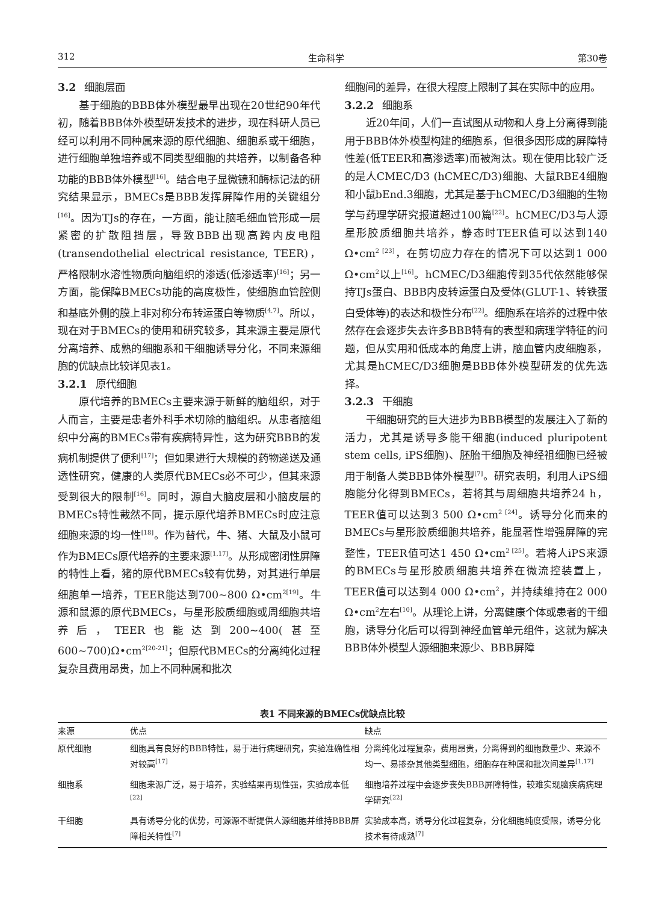312 生命科学 第30卷
3.2 细胞层面
基于细胞的BBB体外模型最早出现在20世纪90年代初，随着BBB体外模型研发技术的进步，现在科研人员已经可以利用不同种属来源的原代细胞、细胞系或干细胞，进行细胞单独培养或不同类型细胞的共培养，以制备各种功能的BBB体外模型<sup>[16]</sup>。结合电子显微镜和酶标记法的研究结果显示，BMECs是BBB发挥屏障作用的关键组分<sup>[16]</sup>。因为TJs的存在，一方面，能让脑毛细血管形成一层紧密的扩散阻挡层，导致BBB出现高跨内皮电阻(transendothelial electrical resistance, TEER)，严格限制水溶性物质向脑组织的渗透(低渗透率)<sup>[16]</sup>；另一方面，能保障BMECs功能的高度极性，使细胞血管腔侧和基底外侧的膜上非对称分布转运蛋白等物质<sup>[4,7]</sup>。所以，现在对于BMECs的使用和研究较多，其来源主要是原代分离培养、成熟的细胞系和干细胞诱导分化，不同来源细胞的优缺点比较详见表1。
3.2.1 原代细胞
原代培养的BMECs主要来源于新鲜的脑组织，对于人而言，主要是患者外科手术切除的脑组织。从患者脑组织中分离的BMECs带有疾病特异性，这为研究BBB的发病机制提供了便利<sup>[17]</sup>；但如果进行大规模的药物递送及通透性研究，健康的人类原代BMECs必不可少，但其来源受到很大的限制<sup>[16]</sup>。同时，源自大脑皮层和小脑皮层的BMECs特性截然不同，提示原代培养BMECs时应注意细胞来源的均一性<sup>[18]</sup>。作为替代，牛、猪、大鼠及小鼠可作为BMECs原代培养的主要来源<sup>[1,17]</sup>。从形成密闭性屏障的特性上看，猪的原代BMECs较有优势，对其进行单层细胞单一培养，TEER能达到700~800 Ω•cm<sup>2[19]</sup>。牛源和鼠源的原代BMECs，与星形胶质细胞或周细胞共培养后，TEER也能达到200~400(甚至600~700)Ω•cm<sup>2[20-21]</sup>；但原代BMECs的分离纯化过程复杂且费用昂贵，加上不同种属和批次
细胞间的差异，在很大程度上限制了其在实际中的应用。
3.2.2 细胞系
近20年间，人们一直试图从动物和人身上分离得到能用于BBB体外模型构建的细胞系，但很多因形成的屏障特性差(低TEER和高渗透率)而被淘汰。现在使用比较广泛的是人CMEC/D3 (hCMEC/D3)细胞、大鼠RBE4细胞和小鼠bEnd.3细胞，尤其是基于hCMEC/D3细胞的生物学与药理学研究报道超过100篇<sup>[22]</sup>。hCMEC/D3与人源星形胶质细胞共培养，静态时TEER值可以达到140 Ω•cm<sup>2 [23]</sup>，在剪切应力存在的情况下可以达到1 000 Ω•cm<sup>2</sup>以上<sup>[16]</sup>。hCMEC/D3细胞传到35代依然能够保持TJs蛋白、BBB内皮转运蛋白及受体(GLUT-1、转铁蛋白受体等)的表达和极性分布<sup>[22]</sup>。细胞系在培养的过程中依然存在会逐步失去许多BBB特有的表型和病理学特征的问题，但从实用和低成本的角度上讲，脑血管内皮细胞系，尤其是hCMEC/D3细胞是BBB体外模型研发的优先选择。
3.2.3 干细胞
干细胞研究的巨大进步为BBB模型的发展注入了新的活力，尤其是诱导多能干细胞(induced pluripotent stem cells, iPS细胞)、胚胎干细胞及神经祖细胞已经被用于制备人类BBB体外模型<sup>[7]</sup>。研究表明，利用人iPS细胞能分化得到BMECs，若将其与周细胞共培养24 h，TEER值可以达到3 500 Ω•cm<sup>2 [24]</sup>。诱导分化而来的BMECs与星形胶质细胞共培养，能显著性增强屏障的完整性，TEER值可达1 450 Ω•cm<sup>2 [25]</sup>。若将人iPS来源的BMECs与星形胶质细胞共培养在微流控装置上，TEER值可以达到4 000 Ω•cm<sup>2</sup>，并持续维持在2 000 Ω•cm<sup>2</sup>左右<sup>[10]</sup>。从理论上讲，分离健康个体或患者的干细胞，诱导分化后可以得到神经血管单元组件，这就为解决BBB体外模型人源细胞来源少、BBB屏障
表1 不同来源的BMECs优缺点比较
| 来源 | 优点 | 缺点 |
| --- | --- | --- |
| 原代细胞 | 细胞具有良好的BBB特性，易于进行病理研究，实验准确性相对较高<sup>[17]</sup> | 分离纯化过程复杂，费用昂贵，分离得到的细胞数量少、来源不均一、易掺杂其他类型细胞，细胞存在种属和批次间差异<sup>[1,17]</sup> |
| 细胞系 | 细胞来源广泛，易于培养，实验结果再现性强，实验成本低<sup>[22]</sup> | 细胞培养过程中会逐步丧失BBB屏障特性，较难实现脑疾病病理学研究<sup>[22]</sup> |
| 干细胞 | 具有诱导分化的优势，可源源不断提供人源细胞并维持BBB屏障相关特性<sup>[7]</sup> | 实验成本高，诱导分化过程复杂，分化细胞纯度受限，诱导分化技术有待成熟<sup>[7]</sup> |